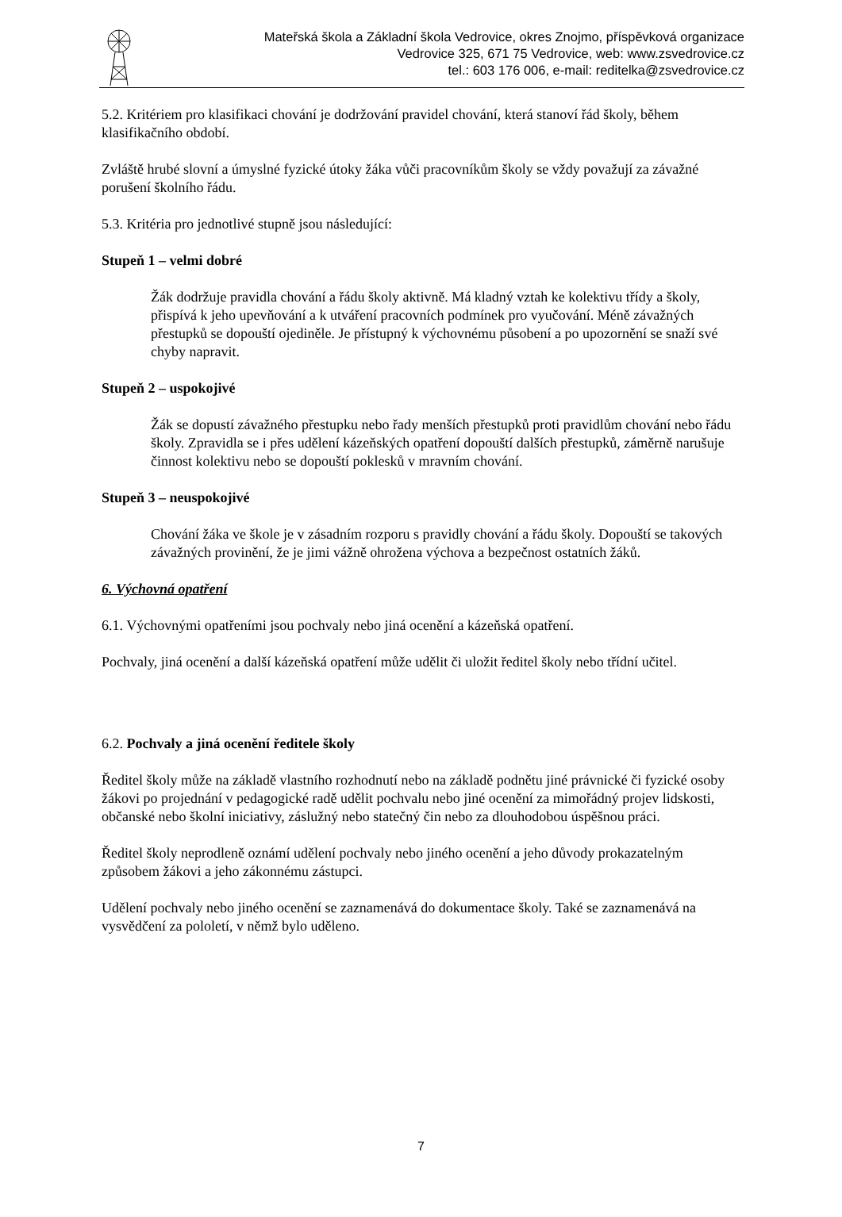Mateřská škola a Základní škola Vedrovice, okres Znojmo, příspěvková organizace
Vedrovice 325, 671 75 Vedrovice, web: www.zsvedrovice.cz
tel.: 603 176 006, e-mail: reditelka@zsvedrovice.cz
5.2. Kritériem pro klasifikaci chování je dodržování pravidel chování, která stanoví řád školy, během klasifikačního období.
Zvláště hrubé slovní a úmyslné fyzické útoky žáka vůči pracovníkům školy se vždy považují za závažné porušení školního řádu.
5.3. Kritéria pro jednotlivé stupně jsou následující:
Stupeň 1 – velmi dobré
Žák dodržuje pravidla chování a řádu školy aktivně. Má kladný vztah ke kolektivu třídy a školy, přispívá k jeho upevňování a k utváření pracovních podmínek pro vyučování. Méně závažných přestupků se dopouští ojediněle. Je přístupný k výchovnému působení a po upozornění se snaží své chyby napravit.
Stupeň 2 – uspokojivé
Žák se dopustí závažného přestupku nebo řady menších přestupků proti pravidlům chování nebo řádu školy. Zpravidla se i přes udělení kázeňských opatření dopouští dalších přestupků, záměrně narušuje činnost kolektivu nebo se dopouští poklesků v mravním chování.
Stupeň 3 – neuspokojivé
Chování žáka ve škole je v zásadním rozporu s pravidly chování a řádu školy. Dopouští se takových závažných provinění, že je jimi vážně ohrožena výchova a bezpečnost ostatních žáků.
6. Výchovná opatření
6.1. Výchovnými opatřeními jsou pochvaly nebo jiná ocenění a kázeňská opatření.
Pochvaly, jiná ocenění a další kázeňská opatření může udělit či uložit ředitel školy nebo třídní učitel.
6.2. Pochvaly a jiná ocenění ředitele školy
Ředitel školy může na základě vlastního rozhodnutí nebo na základě podnětu jiné právnické či fyzické osoby žákovi po projednání v pedagogické radě udělit pochvalu nebo jiné ocenění za mimořádný projev lidskosti, občanské nebo školní iniciativy, záslužný nebo statečný čin nebo za dlouhodobou úspěšnou práci.
Ředitel školy neprodleně oznámí udělení pochvaly nebo jiného ocenění a jeho důvody prokazatelným způsobem žákovi a jeho zákonnému zástupci.
Udělení pochvaly nebo jiného ocenění se zaznamenává do dokumentace školy. Také se zaznamenává na vysvědčení za pololetí, v němž bylo uděleno.
7